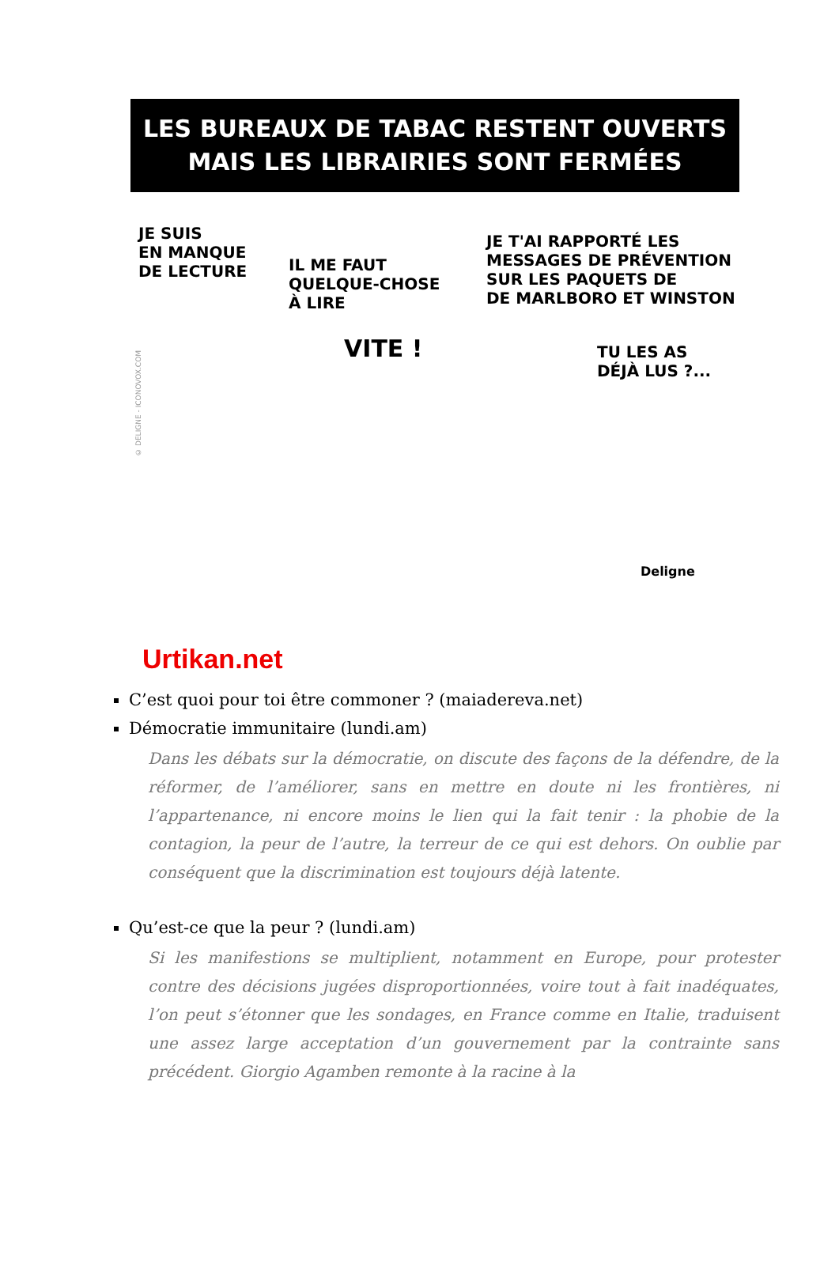LES BUREAUX DE TABAC RESTENT OUVERTS
MAIS LES LIBRAIRIES SONT FERMÉES
JE SUIS
EN MANQUE
DE LECTURE
IL ME FAUT
QUELQUE-CHOSE
À LIRE
VITE !
JE T'AI RAPPORTÉ LES
MESSAGES DE PRÉVENTION
SUR LES PAQUETS DE
DE MARLBORO ET WINSTON
TU LES AS
DÉJÀ LUS ?...
Deligne
© DELIGNE - ICONOVOX.COM
Urtikan.net
C’est quoi pour toi être commoner ? (maiadereva.net)
Démocratie immunitaire (lundi.am)
Dans les débats sur la démocratie, on discute des façons de la défendre, de la réformer, de l’améliorer, sans en mettre en doute ni les frontières, ni l’appartenance, ni encore moins le lien qui la fait tenir : la phobie de la contagion, la peur de l’autre, la terreur de ce qui est dehors. On oublie par conséquent que la discrimination est toujours déjà latente.
Qu’est-ce que la peur ? (lundi.am)
Si les manifestions se multiplient, notamment en Europe, pour protester contre des décisions jugées disproportionnées, voire tout à fait inadéquates, l’on peut s’étonner que les sondages, en France comme en Italie, traduisent une assez large acceptation d’un gouvernement par la contrainte sans précédent. Giorgio Agamben remonte à la racine à la